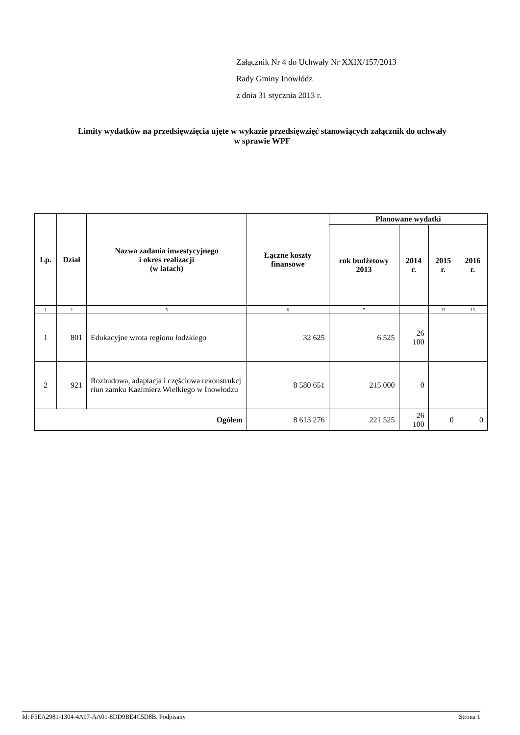Załącznik Nr 4 do Uchwały Nr XXIX/157/2013
Rady Gminy Inowłódz
z dnia 31 stycznia 2013 r.
Limity wydatków na przedsięwzięcia ujęte w wykazie przedsięwzięć stanowiących załącznik do uchwały
w sprawie WPF
| Lp. | Dział | Nazwa zadania inwestycyjnego i okres realizacji (w latach) | Łączne koszty finansowe | Planowane wydatki | | | |
| --- | --- | --- | --- | --- | --- | --- | --- |
| | | | | rok budżetowy 2013 | 2014 r. | 2015 r. | 2016 r. |
| 1 | 2 | 5 | 6 | 7 | | 12 | 13 |
| 1 | 801 | Edukacyjne wrota regionu łodzkiego | 32 625 | 6 525 | 26 100 | | |
| 2 | 921 | Rozbudowa, adaptacja i częściowa rekonstrukcj riun zamku Kazimierz Wielkiego w Inowłodzu | 8 580 651 | 215 000 | 0 | | |
| Ogółem | | | 8 613 276 | 221 525 | 26 100 | 0 | 0 |
Id: F5EA2981-1304-4A97-AA01-8DD9BE4C5D8B. Podpisany Strona 1